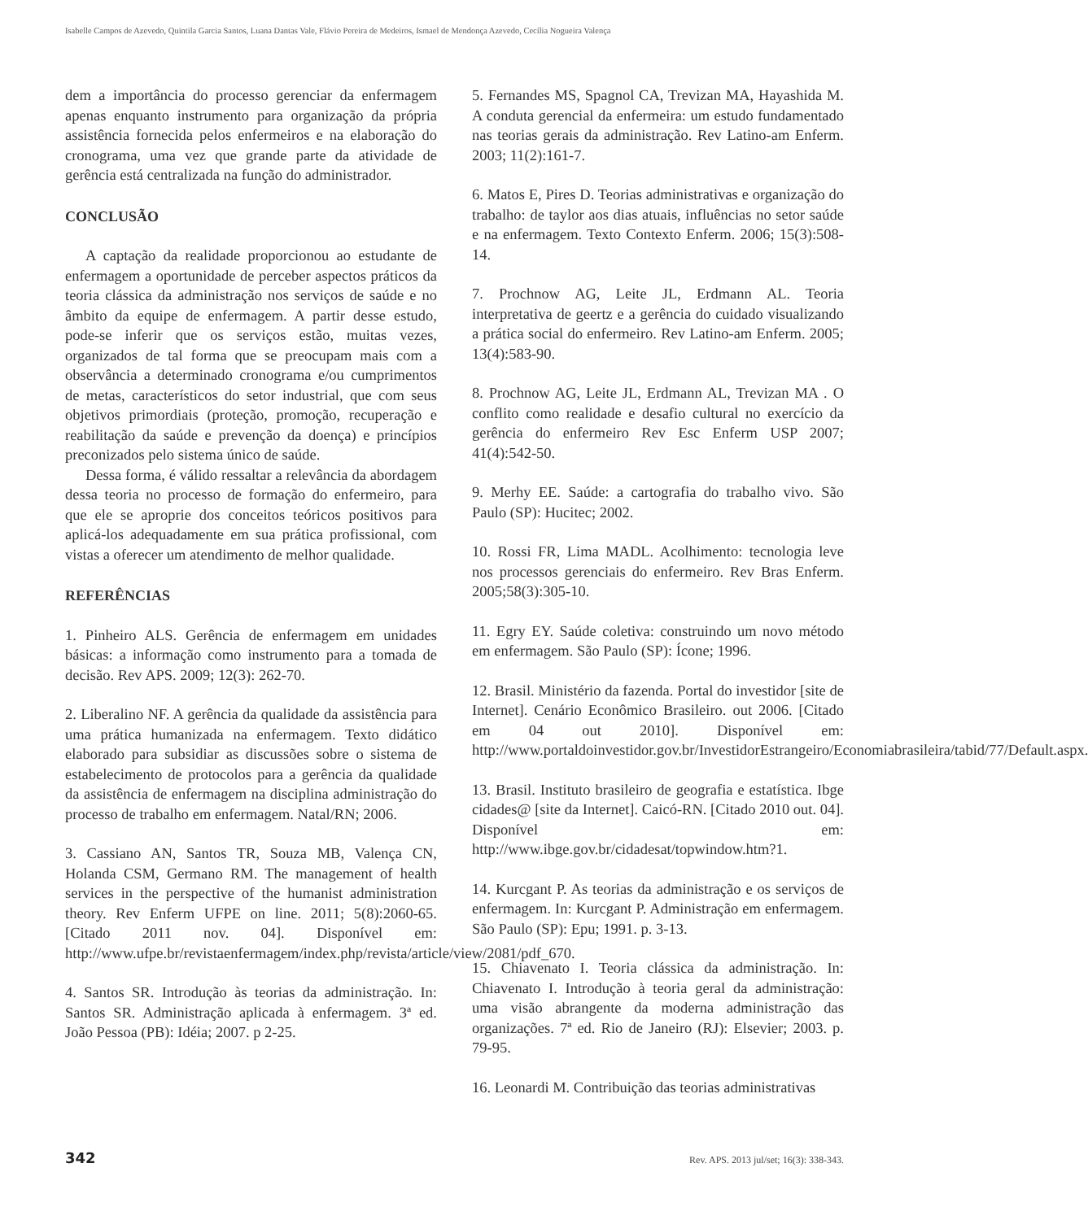Isabelle Campos de Azevedo, Quintila Garcia Santos, Luana Dantas Vale, Flávio Pereira de Medeiros, Ismael de Mendonça Azevedo, Cecília Nogueira Valença
dem a importância do processo gerenciar da enfermagem apenas enquanto instrumento para organização da própria assistência fornecida pelos enfermeiros e na elaboração do cronograma, uma vez que grande parte da atividade de gerência está centralizada na função do administrador.
CONCLUSÃO
A captação da realidade proporcionou ao estudante de enfermagem a oportunidade de perceber aspectos práticos da teoria clássica da administração nos serviços de saúde e no âmbito da equipe de enfermagem. A partir desse estudo, pode-se inferir que os serviços estão, muitas vezes, organizados de tal forma que se preocupam mais com a observância a determinado cronograma e/ou cumprimentos de metas, característicos do setor industrial, que com seus objetivos primordiais (proteção, promoção, recuperação e reabilitação da saúde e prevenção da doença) e princípios preconizados pelo sistema único de saúde.
Dessa forma, é válido ressaltar a relevância da abordagem dessa teoria no processo de formação do enfermeiro, para que ele se aproprie dos conceitos teóricos positivos para aplicá-los adequadamente em sua prática profissional, com vistas a oferecer um atendimento de melhor qualidade.
REFERÊNCIAS
1. Pinheiro ALS. Gerência de enfermagem em unidades básicas: a informação como instrumento para a tomada de decisão. Rev APS. 2009; 12(3): 262-70.
2. Liberalino NF. A gerência da qualidade da assistência para uma prática humanizada na enfermagem. Texto didático elaborado para subsidiar as discussões sobre o sistema de estabelecimento de protocolos para a gerência da qualidade da assistência de enfermagem na disciplina administração do processo de trabalho em enfermagem. Natal/RN; 2006.
3. Cassiano AN, Santos TR, Souza MB, Valença CN, Holanda CSM, Germano RM. The management of health services in the perspective of the humanist administration theory. Rev Enferm UFPE on line. 2011; 5(8):2060-65. [Citado 2011 nov. 04]. Disponível em: http://www.ufpe.br/revistaenfermagem/index.php/revista/article/view/2081/pdf_670.
4. Santos SR. Introdução às teorias da administração. In: Santos SR. Administração aplicada à enfermagem. 3ª ed. João Pessoa (PB): Idéia; 2007. p 2-25.
5. Fernandes MS, Spagnol CA, Trevizan MA, Hayashida M. A conduta gerencial da enfermeira: um estudo fundamentado nas teorias gerais da administração. Rev Latino-am Enferm. 2003; 11(2):161-7.
6. Matos E, Pires D. Teorias administrativas e organização do trabalho: de taylor aos dias atuais, influências no setor saúde e na enfermagem. Texto Contexto Enferm. 2006; 15(3):508-14.
7. Prochnow AG, Leite JL, Erdmann AL. Teoria interpretativa de geertz e a gerência do cuidado visualizando a prática social do enfermeiro. Rev Latino-am Enferm. 2005; 13(4):583-90.
8. Prochnow AG, Leite JL, Erdmann AL, Trevizan MA . O conflito como realidade e desafio cultural no exercício da gerência do enfermeiro Rev Esc Enferm USP 2007; 41(4):542-50.
9. Merhy EE. Saúde: a cartografia do trabalho vivo. São Paulo (SP): Hucitec; 2002.
10. Rossi FR, Lima MADL. Acolhimento: tecnologia leve nos processos gerenciais do enfermeiro. Rev Bras Enferm. 2005;58(3):305-10.
11. Egry EY. Saúde coletiva: construindo um novo método em enfermagem. São Paulo (SP): Ícone; 1996.
12. Brasil. Ministério da fazenda. Portal do investidor [site de Internet]. Cenário Econômico Brasileiro. out 2006. [Citado em 04 out 2010]. Disponível em: http://www.portaldoinvestidor.gov.br/InvestidorEstrangeiro/Economiabrasileira/tabid/77/Default.aspx.
13. Brasil. Instituto brasileiro de geografia e estatística. Ibge cidades@ [site da Internet]. Caicó-RN. [Citado 2010 out. 04]. Disponível em: http://www.ibge.gov.br/cidadesat/topwindow.htm?1.
14. Kurcgant P. As teorias da administração e os serviços de enfermagem. In: Kurcgant P. Administração em enfermagem. São Paulo (SP): Epu; 1991. p. 3-13.
15. Chiavenato I. Teoria clássica da administração. In: Chiavenato I. Introdução à teoria geral da administração: uma visão abrangente da moderna administração das organizações. 7ª ed. Rio de Janeiro (RJ): Elsevier; 2003. p. 79-95.
16. Leonardi M. Contribuição das teorias administrativas
342 Rev. APS. 2013 jul/set; 16(3): 338-343.